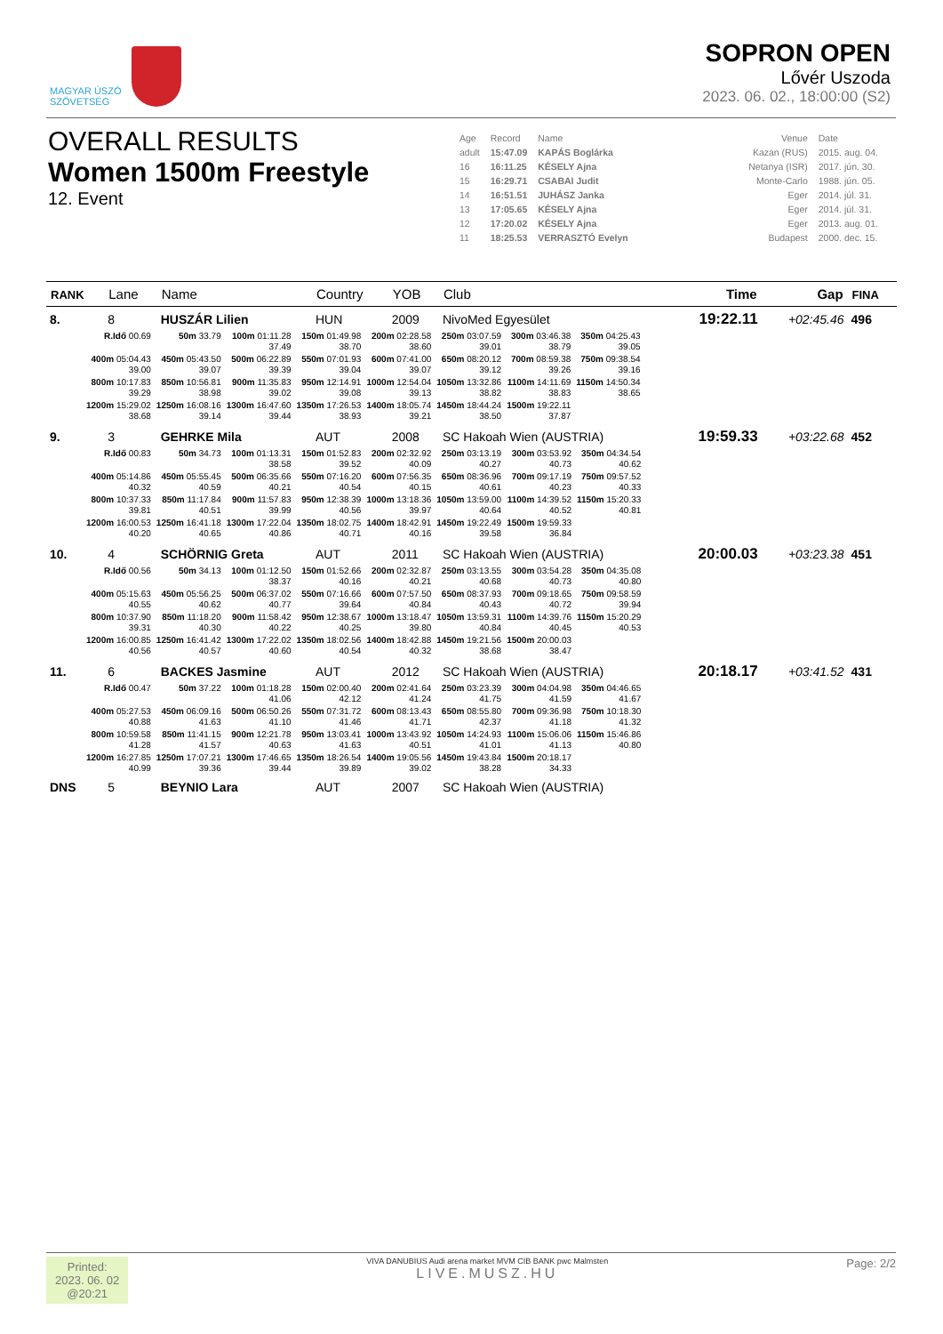MAGYAR ÚSZÓ
SZÖVETSÉG
SOPRON OPEN
Lővér Uszoda
2023. 06. 02., 18:00:00 (S2)
OVERALL RESULTS
Women 1500m Freestyle
12. Event
| Age | Record | Name | Venue | Date |
| adult | 15:47.09 | KAPÁS Boglárka | Kazan (RUS) | 2015. aug. 04. |
| 16 | 16:11.25 | KÉSELY Ajna | Netanya (ISR) | 2017. jún. 30. |
| 15 | 16:29.71 | CSABAI Judit | Monte-Carlo | 1988. jún. 05. |
| 14 | 16:51.51 | JUHÁSZ Janka | Eger | 2014. júl. 31. |
| 13 | 17:05.65 | KÉSELY Ajna | Eger | 2014. júl. 31. |
| 12 | 17:20.02 | KÉSELY Ajna | Eger | 2013. aug. 01. |
| 11 | 18:25.53 | VERRASZTÓ Evelyn | Budapest | 2000. dec. 15. |
| RANK | Lane | Name | Country | YOB | Club | Time | Gap | FINA |
| --- | --- | --- | --- | --- | --- | --- | --- | --- |
| 8. | 8 | HUSZÁR Lilien | HUN | 2009 | NivoMed Egyesület | 19:22.11 | +02:45.46 | 496 |
| / R.Idő 00.69 / 50m 33.79 / 100m 01:11.28 37.49 / 150m 01:49.98 38.70 / 200m 02:28.58 38.60 / 250m 03:07.59 39.01 / 300m 03:46.38 38.79 / 350m 04:25.43 39.05 / / 400m 05:04.43 39.00 / 450m 05:43.50 39.07 / 500m 06:22.89 39.39 / 550m 07:01.93 39.04 / 600m 07:41.00 39.07 / 650m 08:20.12 39.12 / 700m 08:59.38 39.26 / 750m 09:38.54 39.16 / / 800m 10:17.83 39.29 / 850m 10:56.81 38.98 / 900m 11:35.83 39.02 / 950m 12:14.91 39.08 / 1000m 12:54.04 39.13 / 1050m 13:32.86 38.82 / 1100m 14:11.69 38.83 / 1150m 14:50.34 38.65 / / 1200m 15:29.02 38.68 / 1250m 16:08.16 39.14 / 1300m 16:47.60 39.44 / 1350m 17:26.53 38.93 / 1400m 18:05.74 39.21 / 1450m 18:44.24 38.50 / 1500m 19:22.11 37.87 / / | | | | | | | | |
| 9. | 3 | GEHRKE Mila | AUT | 2008 | SC Hakoah Wien (AUSTRIA) | 19:59.33 | +03:22.68 | 452 |
| / R.Idő 00.83 / 50m 34.73 / 100m 01:13.31 38.58 / 150m 01:52.83 39.52 / 200m 02:32.92 40.09 / 250m 03:13.19 40.27 / 300m 03:53.92 40.73 / 350m 04:34.54 40.62 / / 400m 05:14.86 40.32 / 450m 05:55.45 40.59 / 500m 06:35.66 40.21 / 550m 07:16.20 40.54 / 600m 07:56.35 40.15 / 650m 08:36.96 40.61 / 700m 09:17.19 40.23 / 750m 09:57.52 40.33 / / 800m 10:37.33 39.81 / 850m 11:17.84 40.51 / 900m 11:57.83 39.99 / 950m 12:38.39 40.56 / 1000m 13:18.36 39.97 / 1050m 13:59.00 40.64 / 1100m 14:39.52 40.52 / 1150m 15:20.33 40.81 / / 1200m 16:00.53 40.20 / 1250m 16:41.18 40.65 / 1300m 17:22.04 40.86 / 1350m 18:02.75 40.71 / 1400m 18:42.91 40.16 / 1450m 19:22.49 39.58 / 1500m 19:59.33 36.84 / / | | | | | | | | |
| 10. | 4 | SCHÖRNIG Greta | AUT | 2011 | SC Hakoah Wien (AUSTRIA) | 20:00.03 | +03:23.38 | 451 |
| / R.Idő 00.56 / 50m 34.13 / 100m 01:12.50 38.37 / 150m 01:52.66 40.16 / 200m 02:32.87 40.21 / 250m 03:13.55 40.68 / 300m 03:54.28 40.73 / 350m 04:35.08 40.80 / / 400m 05:15.63 40.55 / 450m 05:56.25 40.62 / 500m 06:37.02 40.77 / 550m 07:16.66 39.64 / 600m 07:57.50 40.84 / 650m 08:37.93 40.43 / 700m 09:18.65 40.72 / 750m 09:58.59 39.94 / / 800m 10:37.90 39.31 / 850m 11:18.20 40.30 / 900m 11:58.42 40.22 / 950m 12:38.67 40.25 / 1000m 13:18.47 39.80 / 1050m 13:59.31 40.84 / 1100m 14:39.76 40.45 / 1150m 15:20.29 40.53 / / 1200m 16:00.85 40.56 / 1250m 16:41.42 40.57 / 1300m 17:22.02 40.60 / 1350m 18:02.56 40.54 / 1400m 18:42.88 40.32 / 1450m 19:21.56 38.68 / 1500m 20:00.03 38.47 / / | | | | | | | | |
| 11. | 6 | BACKES Jasmine | AUT | 2012 | SC Hakoah Wien (AUSTRIA) | 20:18.17 | +03:41.52 | 431 |
| / R.Idő 00.47 / 50m 37.22 / 100m 01:18.28 41.06 / 150m 02:00.40 42.12 / 200m 02:41.64 41.24 / 250m 03:23.39 41.75 / 300m 04:04.98 41.59 / 350m 04:46.65 41.67 / / 400m 05:27.53 40.88 / 450m 06:09.16 41.63 / 500m 06:50.26 41.10 / 550m 07:31.72 41.46 / 600m 08:13.43 41.71 / 650m 08:55.80 42.37 / 700m 09:36.98 41.18 / 750m 10:18.30 41.32 / / 800m 10:59.58 41.28 / 850m 11:41.15 41.57 / 900m 12:21.78 40.63 / 950m 13:03.41 41.63 / 1000m 13:43.92 40.51 / 1050m 14:24.93 41.01 / 1100m 15:06.06 41.13 / 1150m 15:46.86 40.80 / / 1200m 16:27.85 40.99 / 1250m 17:07.21 39.36 / 1300m 17:46.65 39.44 / 1350m 18:26.54 39.89 / 1400m 19:05.56 39.02 / 1450m 19:43.84 38.28 / 1500m 20:18.17 34.33 / / | | | | | | | | |
| DNS | 5 | BEYNIO Lara | AUT | 2007 | SC Hakoah Wien (AUSTRIA) | | | |
Printed:
2023. 06. 02
@20:21
VIVA DANUBIUS Audi arena market MVM CIB BANK pwc Malmsten
LIVE.MUSZ.HU
Page: 2/2